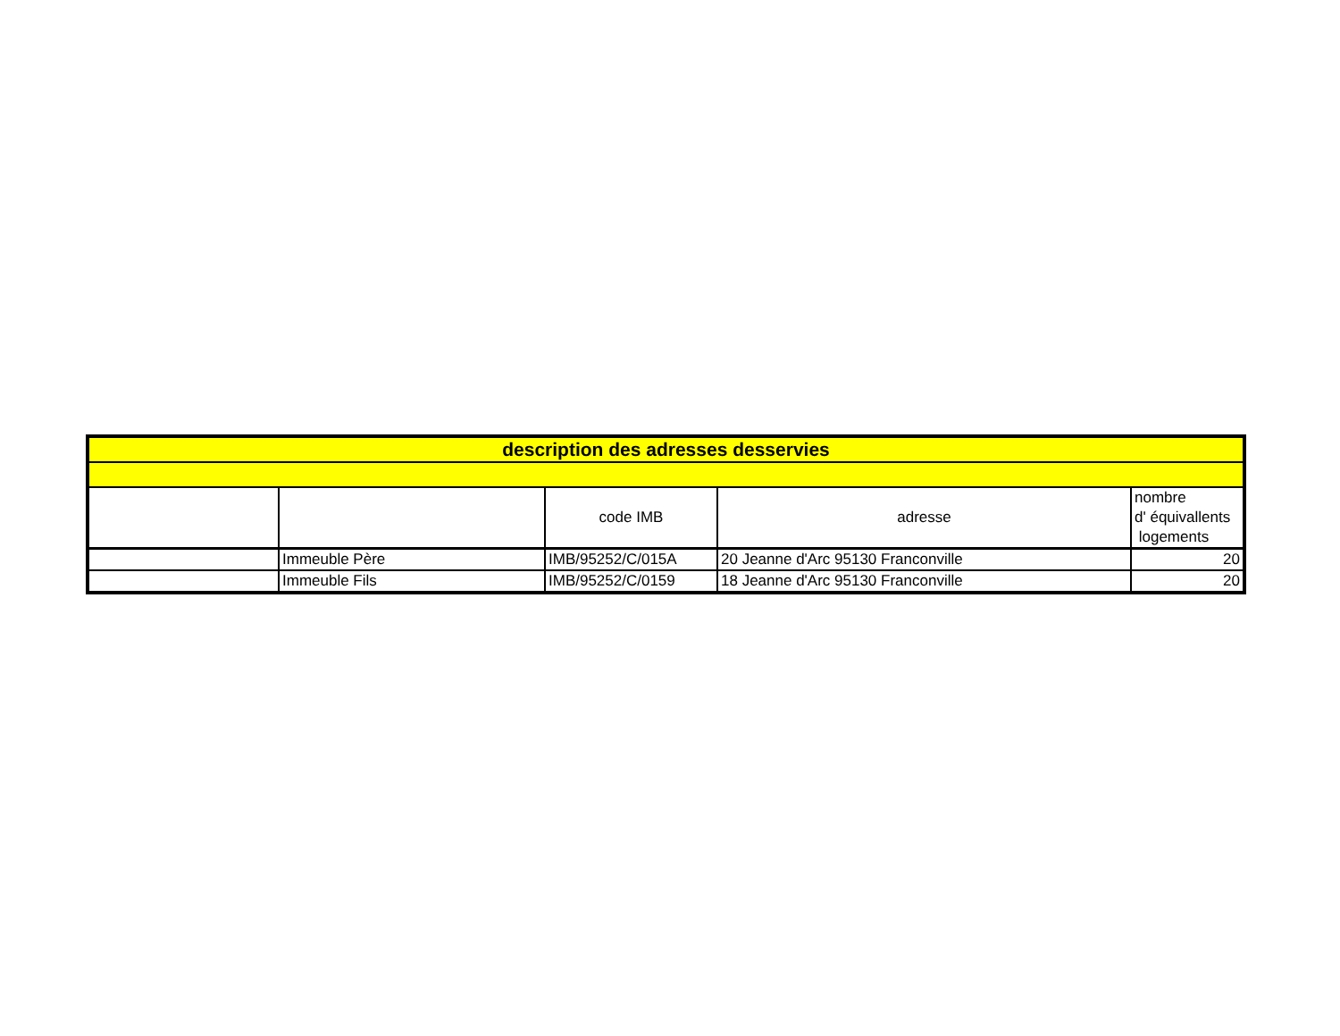| description des adresses desservies | | | | |
| | | code IMB | adresse | nombre d' équivallents logements |
| | Immeuble Père | IMB/95252/C/015A | 20 Jeanne d'Arc 95130 Franconville | 20 |
| | Immeuble Fils | IMB/95252/C/0159 | 18 Jeanne d'Arc 95130 Franconville | 20 |